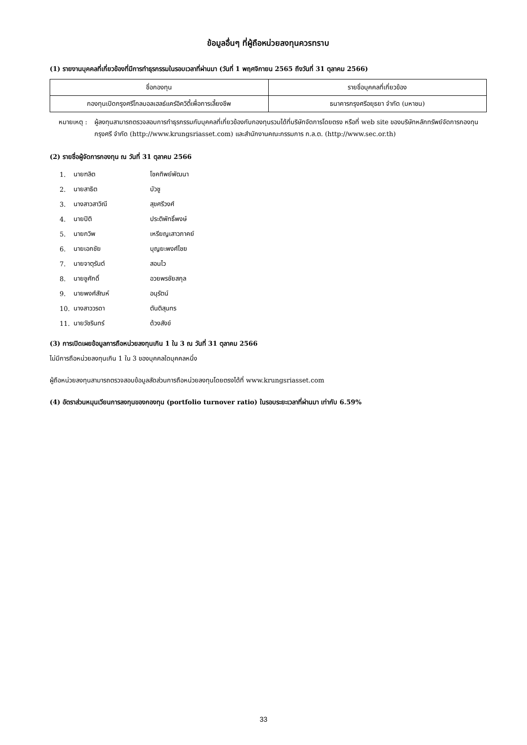ข้อมูลอื่นๆ ที่ผู้ถือหน่วยลงทุนควรทราบ
(1) รายงานบุคคลที่เกี่ยวข้องที่มีการทำธุรกรรมในรอบเวลาที่ผ่านมา (วันที่ 1 พฤศจิกายน 2565 ถึงวันที่ 31 ตุลาคม 2566)
| ชื่อกองทุน | รายชื่อบุคคลที่เกี่ยวข้อง |
| --- | --- |
| กองทุนเปิดกรุงศรีโกลบอลเฮลธ์แคร์อิควิตี้เพื่อการเลี้ยงชีพ | ธนาคารกรุงศรีอยุธยา จำกัด (มหาชน) |
หมายเหตุ : ผู้ลงทุนสามารถตรวจสอบการทำธุรกรรมกับบุคคลที่เกี่ยวข้องกับกองทุนรวมได้ที่บริษัทจัดการโดยตรง หรือที่ web site ของบริษัทหลักทรัพย์จัดการกองทุน กรุงศรี จำกัด (http://www.krungsriasset.com) และสำนักงานคณะกรรมการ ก.ล.ต. (http://www.sec.or.th)
(2) รายชื่อผู้จัดการกองทุน ณ วันที่ 31 ตุลาคม 2566
1. นายฑลิต โชคทิพย์พัฒนา
2. นายสาธิต บัวชู
3. นางสาวสาวิณี สุขศรีวงศ์
4. นายปิติ ประติพัทธิ์พงษ์
5. นายกวิพ เหรียญเสาวภาคย์
6. นายเอกชัย บุญยะพงศ์ไชย
7. นายจาตุรันต์ สอนไว
8. นายชูศักดิ์ อวยพรชัยสกุล
9. นายพงศ์สัณห์ อนุรัตน์
10. นางสาววรดา ตันติสุนทร
11. นายวัชรินทร์ ด้วงสังข์
(3) การเปิดเผยข้อมูลการถือหน่วยลงทุนเกิน 1 ใน 3 ณ วันที่ 31 ตุลาคม 2566
ไม่มีการถือหน่วยลงทุนเกิน 1 ใน 3 ของบุคคลใดบุคคลหนึ่ง
ผู้ถือหน่วยลงทุนสามารถตรวจสอบข้อมูลสัดส่วนการถือหน่วยลงทุนโดยตรงได้ที่ www.krungsriasset.com
(4) อัตราส่วนหมุนเวียนการลงทุนของกองทุน (portfolio turnover ratio) ในรอบระยะเวลาที่ผ่านมา เท่ากับ 6.59%
33